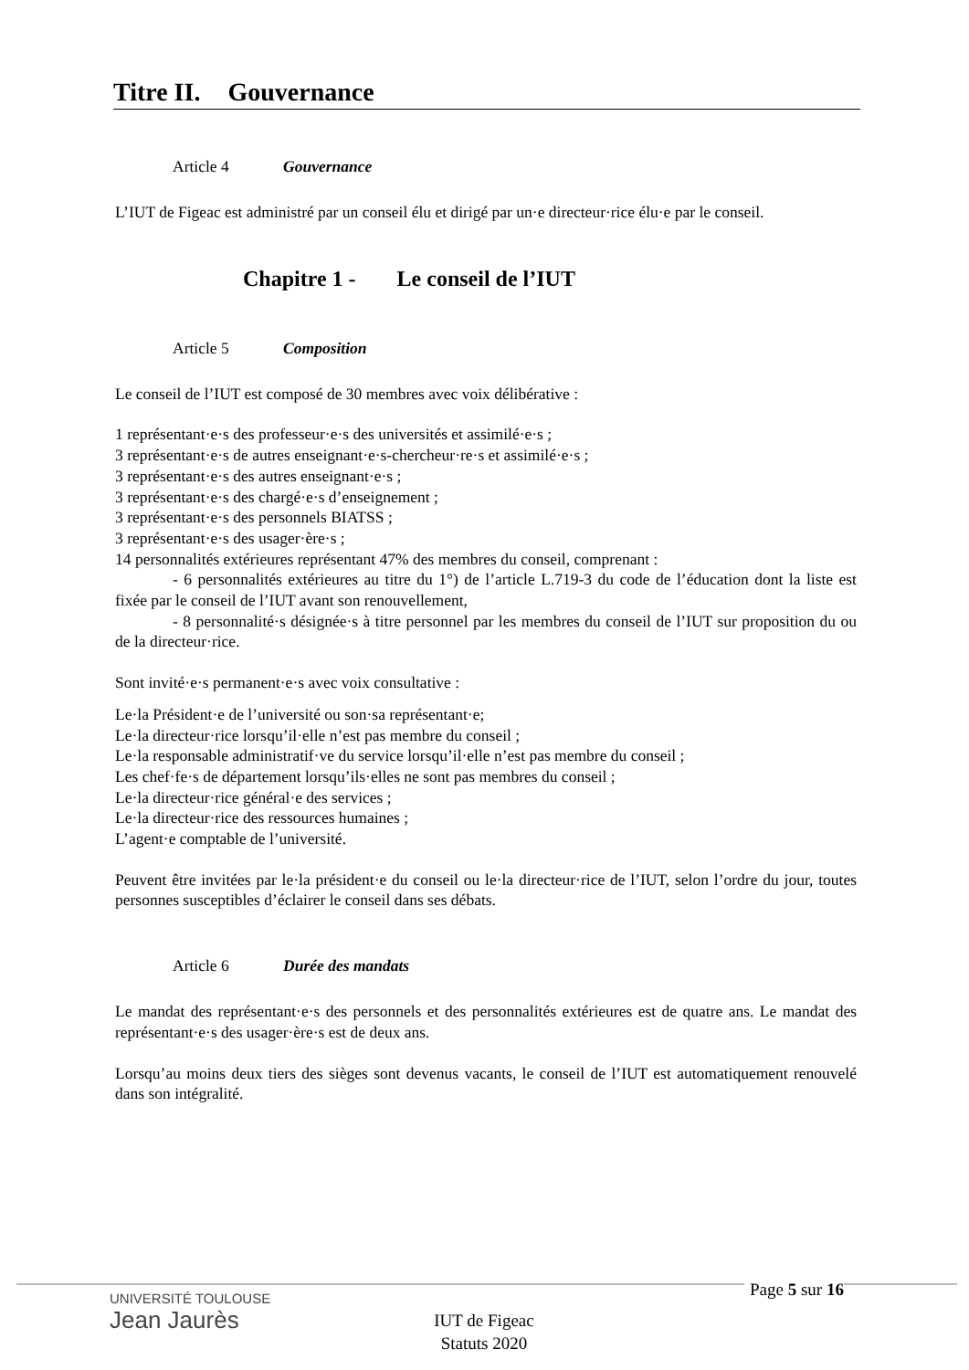Titre II. Gouvernance
Article 4 Gouvernance
L’IUT de Figeac est administré par un conseil élu et dirigé par un·e directeur·rice élu·e par le conseil.
Chapitre 1 - Le conseil de l’IUT
Article 5 Composition
Le conseil de l’IUT est composé de 30 membres avec voix délibérative :
1 représentant·e·s des professeur·e·s des universités et assimilé·e·s ;
3 représentant·e·s de autres enseignant·e·s-chercheur·re·s et assimilé·e·s ;
3 représentant·e·s des autres enseignant·e·s ;
3 représentant·e·s des chargé·e·s d’enseignement ;
3 représentant·e·s des personnels BIATSS ;
3 représentant·e·s des usager·ère·s ;
14 personnalités extérieures représentant 47% des membres du conseil, comprenant :
- 6 personnalités extérieures au titre du 1°) de l’article L.719-3 du code de l’éducation dont la liste est fixée par le conseil de l’IUT avant son renouvellement,
- 8 personnalité·s désignée·s à titre personnel par les membres du conseil de l’IUT sur proposition du ou de la directeur·rice.
Sont invité·e·s permanent·e·s avec voix consultative :
Le·la Président·e de l’université ou son·sa représentant·e;
Le·la directeur·rice lorsqu’il·elle n’est pas membre du conseil ;
Le·la responsable administratif·ve du service lorsqu’il·elle n’est pas membre du conseil ;
Les chef·fe·s de département lorsqu’ils·elles ne sont pas membres du conseil ;
Le·la directeur·rice général·e des services ;
Le·la directeur·rice des ressources humaines ;
L’agent·e comptable de l’université.
Peuvent être invitées par le·la président·e du conseil ou le·la directeur·rice de l’IUT, selon l’ordre du jour, toutes personnes susceptibles d’éclairer le conseil dans ses débats.
Article 6 Durée des mandats
Le mandat des représentant·e·s des personnels et des personnalités extérieures est de quatre ans. Le mandat des représentant·e·s des usager·ère·s est de deux ans.
Lorsqu’au moins deux tiers des sièges sont devenus vacants, le conseil de l’IUT est automatiquement renouvelé dans son intégralité.
UNIVERSITÉ TOULOUSE
Jean Jaurès
Page 5 sur 16
IUT de Figeac
Statuts 2020